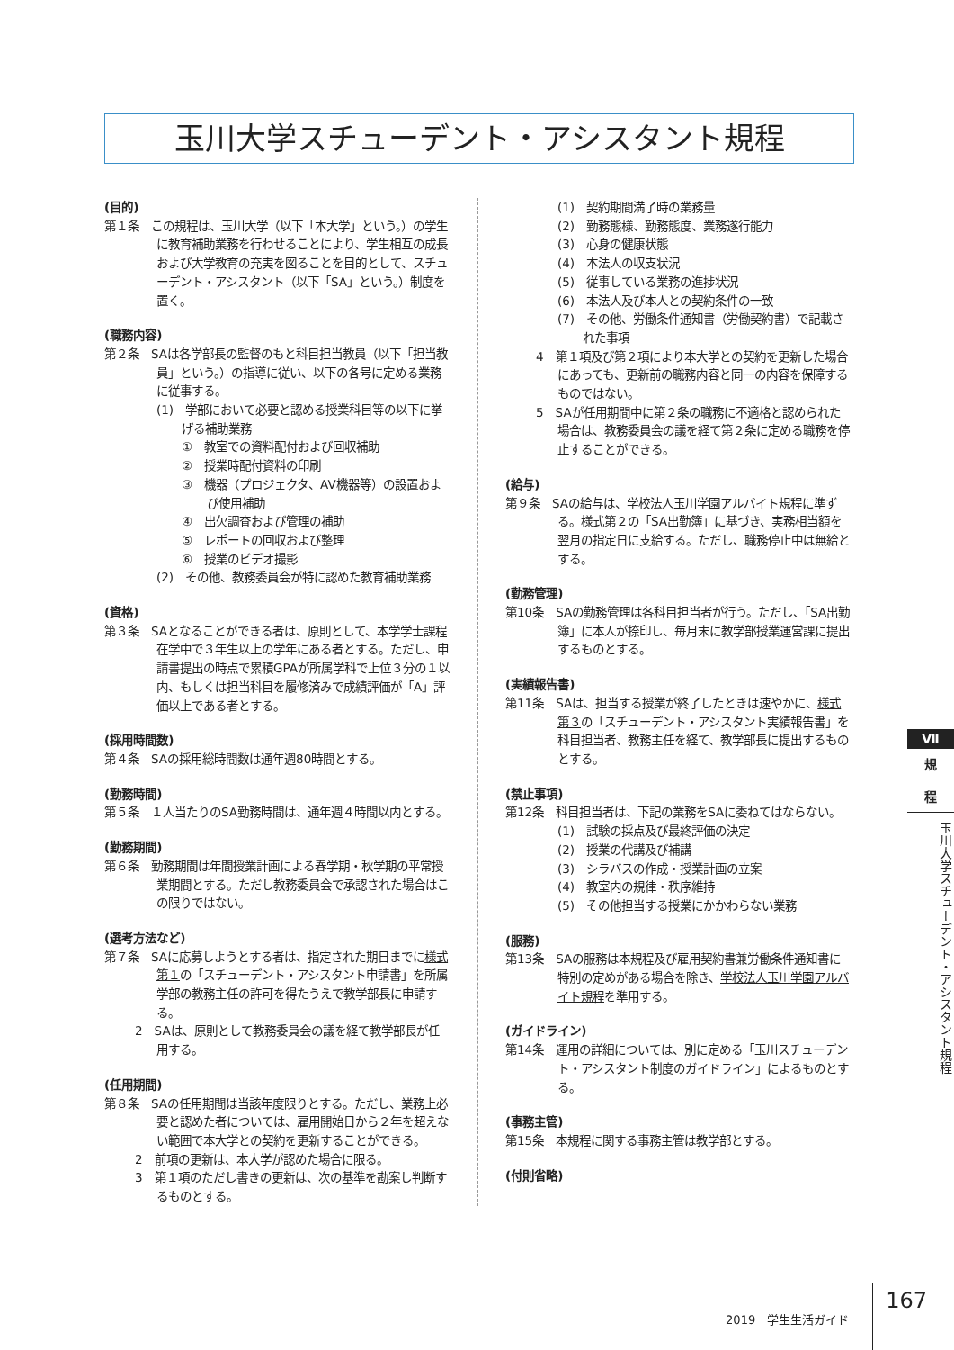玉川大学スチューデント・アシスタント規程
(目的)
第１条　この規程は、玉川大学（以下「本大学」という。）の学生に教育補助業務を行わせることにより、学生相互の成長および大学教育の充実を図ることを目的として、スチューデント・アシスタント（以下「SA」という。）制度を置く。
(職務内容)
第２条　SAは各学部長の監督のもと科目担当教員（以下「担当教員」という。）の指導に従い、以下の各号に定める業務に従事する。
(1)　学部において必要と認める授業科目等の以下に挙げる補助業務
①　教室での資料配付および回収補助
②　授業時配付資料の印刷
③　機器（プロジェクタ、AV機器等）の設置および使用補助
④　出欠調査および管理の補助
⑤　レポートの回収および整理
⑥　授業のビデオ撮影
(2)　その他、教務委員会が特に認めた教育補助業務
(資格)
第３条　SAとなることができる者は、原則として、本学学士課程在学中で３年生以上の学年にある者とする。ただし、申請書提出の時点で累積GPAが所属学科で上位３分の１以内、もしくは担当科目を履修済みで成績評価が「A」評価以上である者とする。
(採用時間数)
第４条　SAの採用総時間数は通年週80時間とする。
(勤務時間)
第５条　１人当たりのSA勤務時間は、通年週４時間以内とする。
(勤務期間)
第６条　勤務期間は年間授業計画による春学期・秋学期の平常授業期間とする。ただし教務委員会で承認された場合はこの限りではない。
(選考方法など)
第７条　SAに応募しようとする者は、指定された期日までに様式第１の「スチューデント・アシスタント申請書」を所属学部の教務主任の許可を得たうえで教学部長に申請する。
2　SAは、原則として教務委員会の議を経て教学部長が任用する。
(任用期間)
第８条　SAの任用期間は当該年度限りとする。ただし、業務上必要と認めた者については、雇用開始日から２年を超えない範囲で本大学との契約を更新することができる。
2　前項の更新は、本大学が認めた場合に限る。
3　第１項のただし書きの更新は、次の基準を勘案し判断するものとする。
(1)　契約期間満了時の業務量
(2)　勤務態様、勤務態度、業務遂行能力
(3)　心身の健康状態
(4)　本法人の収支状況
(5)　従事している業務の進捗状況
(6)　本法人及び本人との契約条件の一致
(7)　その他、労働条件通知書（労働契約書）で記載された事項
4　第１項及び第２項により本大学との契約を更新した場合にあっても、更新前の職務内容と同一の内容を保障するものではない。
5　SAが任用期間中に第２条の職務に不適格と認められた場合は、教務委員会の議を経て第２条に定める職務を停止することができる。
(給与)
第９条　SAの給与は、学校法人玉川学園アルバイト規程に準ずる。様式第２の「SA出勤簿」に基づき、実務相当額を翌月の指定日に支給する。ただし、職務停止中は無給とする。
(勤務管理)
第10条　SAの勤務管理は各科目担当者が行う。ただし、「SA出勤簿」に本人が捺印し、毎月末に教学部授業運営課に提出するものとする。
(実績報告書)
第11条　SAは、担当する授業が終了したときは速やかに、様式第３の「スチューデント・アシスタント実績報告書」を科目担当者、教務主任を経て、教学部長に提出するものとする。
(禁止事項)
第12条　科目担当者は、下記の業務をSAに委ねてはならない。
(1)　試験の採点及び最終評価の決定
(2)　授業の代講及び補講
(3)　シラバスの作成・授業計画の立案
(4)　教室内の規律・秩序維持
(5)　その他担当する授業にかかわらない業務
(服務)
第13条　SAの服務は本規程及び雇用契約書兼労働条件通知書に特別の定めがある場合を除き、学校法人玉川学園アルバイト規程を準用する。
(ガイドライン)
第14条　運用の詳細については、別に定める「玉川スチューデント・アシスタント制度のガイドライン」によるものとする。
(事務主管)
第15条　本規程に関する事務主管は教学部とする。
(付則省略)
Ⅶ
規
程
玉川大学スチューデント・アシスタント規程
2019　学生生活ガイド 167